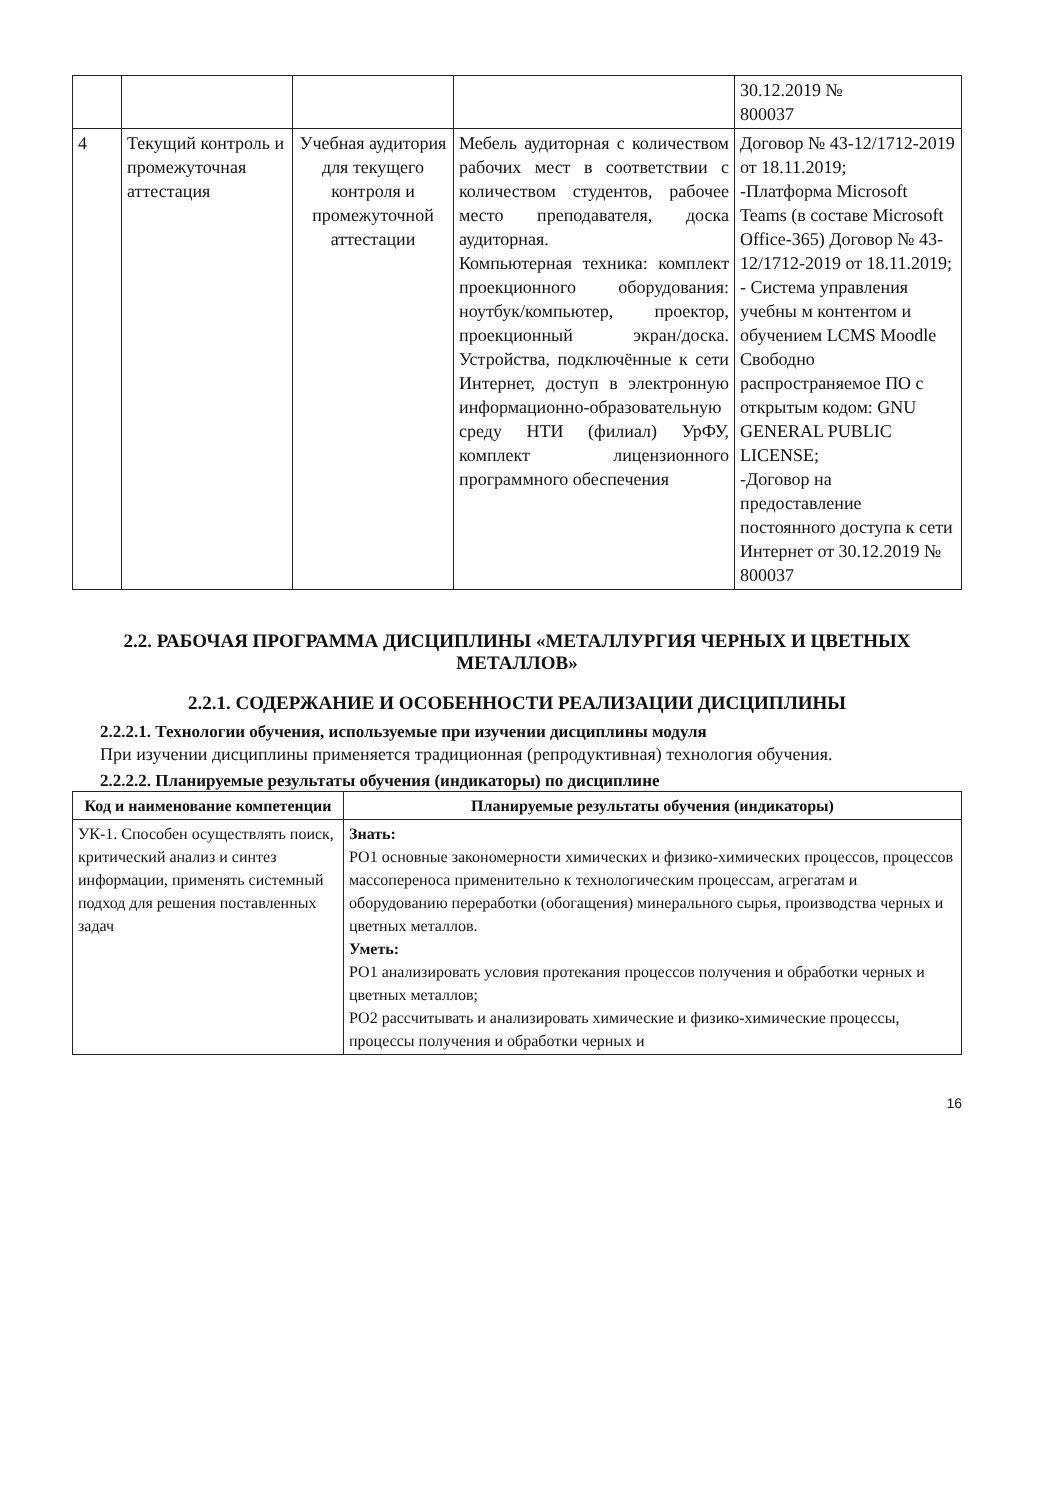| | | | | 30.12.2019 № 800037 |
| 4 | Текущий контроль и промежуточная аттестация | Учебная аудитория для текущего контроля и промежуточной аттестации | Мебель аудиторная с количеством рабочих мест в соответствии с количеством студентов, рабочее место преподавателя, доска аудиторная. Компьютерная техника: комплект проекционного оборудования: ноутбук/компьютер, проектор, проекционный экран/доска. Устройства, подключённые к сети Интернет, доступ в электронную информационно-образовательную среду НТИ (филиал) УрФУ, комплект лицензионного программного обеспечения | Договор № 43-12/1712-2019 от 18.11.2019; -Платформа Microsoft Teams (в составе Microsoft Office-365) Договор № 43-12/1712-2019 от 18.11.2019; - Система управления учебны м контентом и обучением LCMS Moodle Свободно распространяемое ПО с открытым кодом: GNU GENERAL PUBLIC LICENSE; -Договор на предоставление постоянного доступа к сети Интернет от 30.12.2019 № 800037 |
2.2. РАБОЧАЯ ПРОГРАММА ДИСЦИПЛИНЫ «МЕТАЛЛУРГИЯ ЧЕРНЫХ И ЦВЕТНЫХ МЕТАЛЛОВ»
2.2.1. СОДЕРЖАНИЕ И ОСОБЕННОСТИ РЕАЛИЗАЦИИ ДИСЦИПЛИНЫ
2.2.2.1. Технологии обучения, используемые при изучении дисциплины модуля
При изучении дисциплины применяется традиционная (репродуктивная) технология обучения.
2.2.2.2. Планируемые результаты обучения (индикаторы) по дисциплине
| Код и наименование компетенции | Планируемые результаты обучения (индикаторы) |
| --- | --- |
| УК-1. Способен осуществлять поиск, критический анализ и синтез информации, применять системный подход для решения поставленных задач | Знать: РО1 основные закономерности химических и физико-химических процессов, процессов массопереноса применительно к технологическим процессам, агрегатам и оборудованию переработки (обогащения) минерального сырья, производства черных и цветных металлов. Уметь: РО1 анализировать условия протекания процессов получения и обработки черных и цветных металлов; РО2 рассчитывать и анализировать химические и физико-химические процессы, процессы получения и обработки черных и |
16